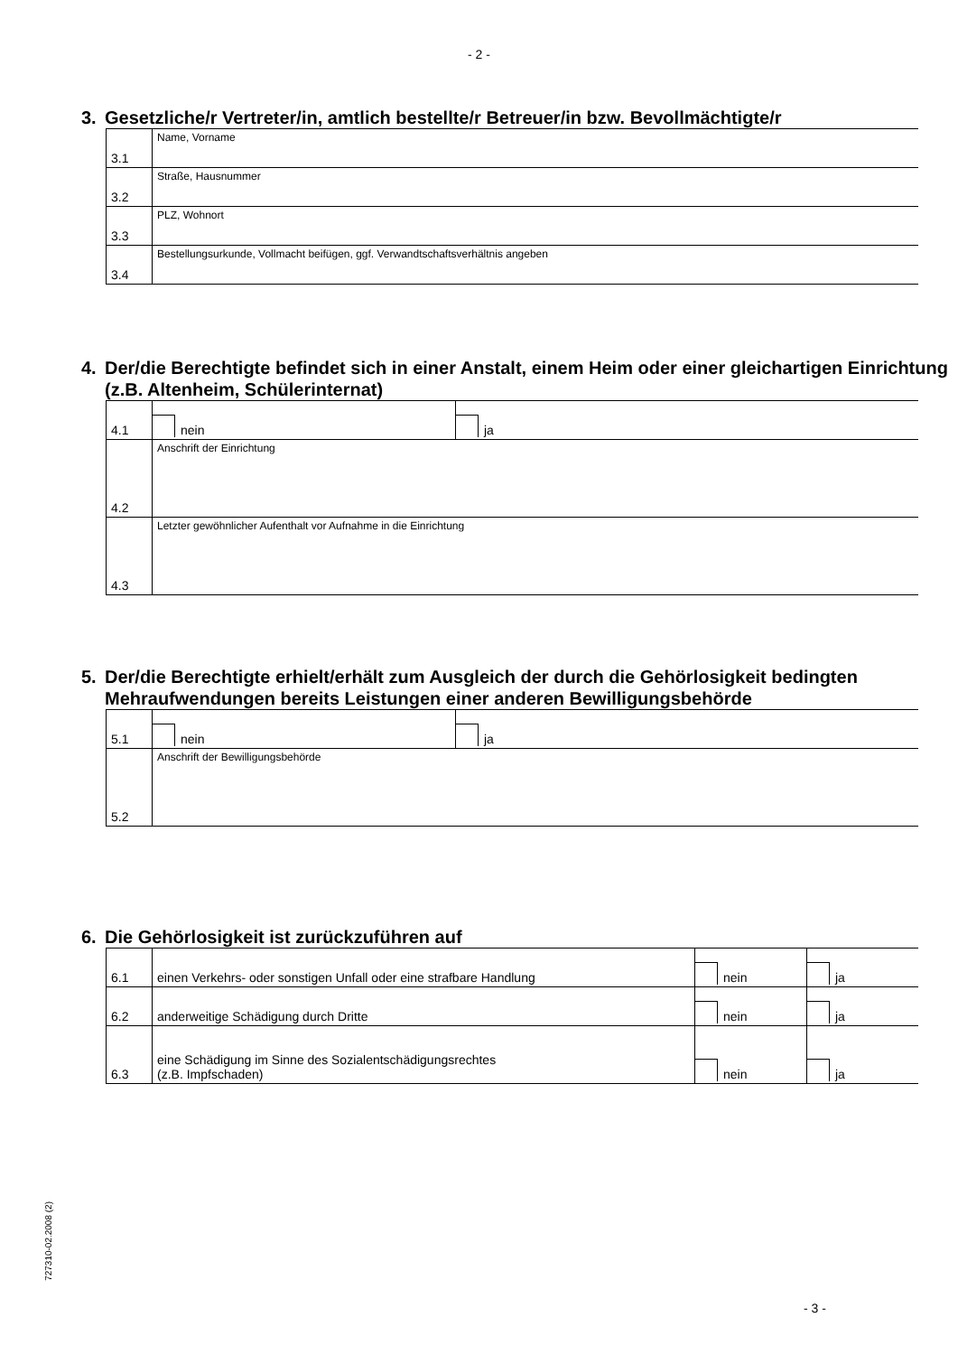- 2 -
3. Gesetzliche/r Vertreter/in, amtlich bestellte/r Betreuer/in bzw. Bevollmächtigte/r
| 3.1 | Name, Vorname |
| 3.2 | Straße, Hausnummer |
| 3.3 | PLZ, Wohnort |
| 3.4 | Bestellungsurkunde, Vollmacht beifügen, ggf. Verwandtschaftsverhältnis angeben |
4. Der/die Berechtigte befindet sich in einer Anstalt, einem Heim oder einer gleichartigen Einrichtung (z.B. Altenheim, Schülerinternat)
| 4.1 | nein | ja |
| 4.2 | Anschrift der Einrichtung | |
| 4.3 | Letzter gewöhnlicher Aufenthalt vor Aufnahme in die Einrichtung | |
5. Der/die Berechtigte erhielt/erhält zum Ausgleich der durch die Gehörlosigkeit bedingten Mehraufwendungen bereits Leistungen einer anderen Bewilligungsbehörde
| 5.1 | nein | ja |
| 5.2 | Anschrift der Bewilligungsbehörde | |
6. Die Gehörlosigkeit ist zurückzuführen auf
| 6.1 | einen Verkehrs- oder sonstigen Unfall oder eine strafbare Handlung | nein | ja |
| 6.2 | anderweitige Schädigung durch Dritte | nein | ja |
| 6.3 | eine Schädigung im Sinne des Sozialentschädigungsrechtes (z.B. Impfschaden) | nein | ja |
727310-02.2008 (2)
- 3 -